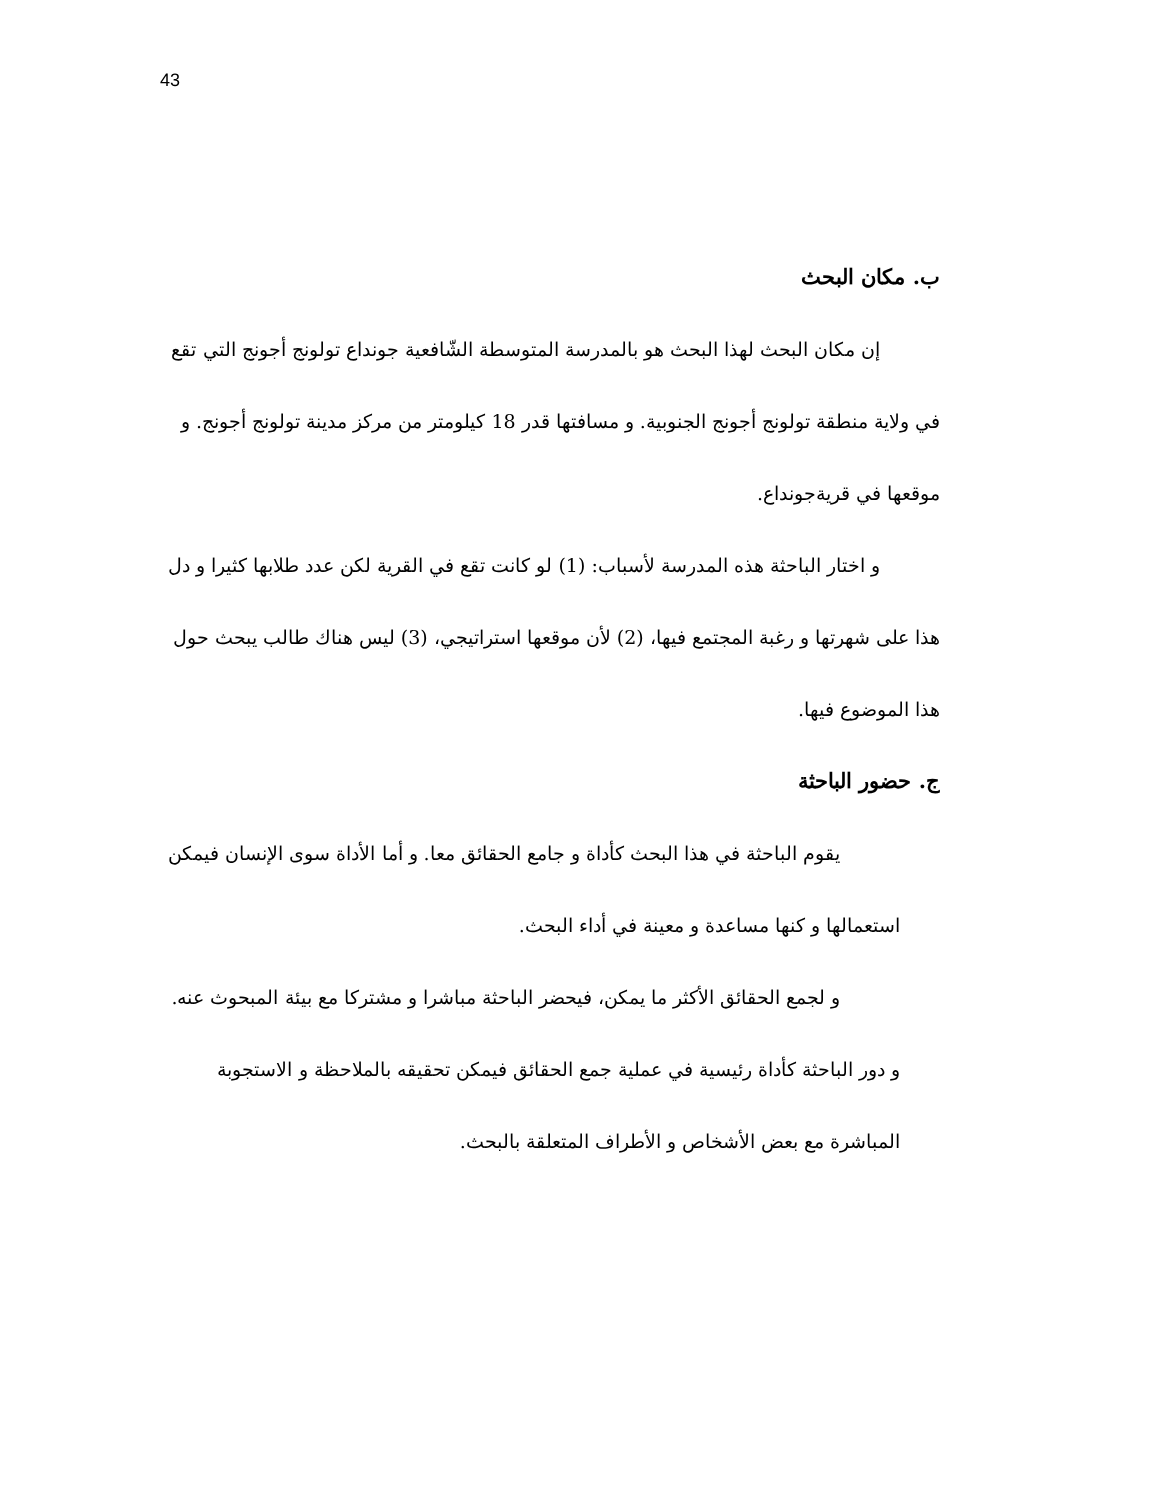43
ب. مكان البحث
إن مكان البحث لهذا البحث هو بالمدرسة المتوسطة الشّافعية جونداع تولونج أجونج التي تقع في ولاية منطقة تولونج أجونج الجنوبية. و مسافتها قدر 18 كيلومتر من مركز مدينة تولونج أجونج. و موقعها في قريةجونداع.
و اختار الباحثة هذه المدرسة لأسباب: (1) لو كانت تقع في القرية لكن عدد طلابها كثيرا و دل هذا على شهرتها و رغبة المجتمع فيها، (2) لأن موقعها استراتيجي، (3) ليس هناك طالب يبحث حول هذا الموضوع فيها.
ج. حضور الباحثة
يقوم الباحثة في هذا البحث كأداة و جامع الحقائق معا. و أما الأداة سوى الإنسان فيمكن استعمالها و كنها مساعدة و معينة في أداء البحث.
و لجمع الحقائق الأكثر ما يمكن، فيحضر الباحثة مباشرا و مشتركا مع بيئة المبحوث عنه. و دور الباحثة كأداة رئيسية في عملية جمع الحقائق فيمكن تحقيقه بالملاحظة و الاستجوبة المباشرة مع بعض الأشخاص و الأطراف المتعلقة بالبحث.